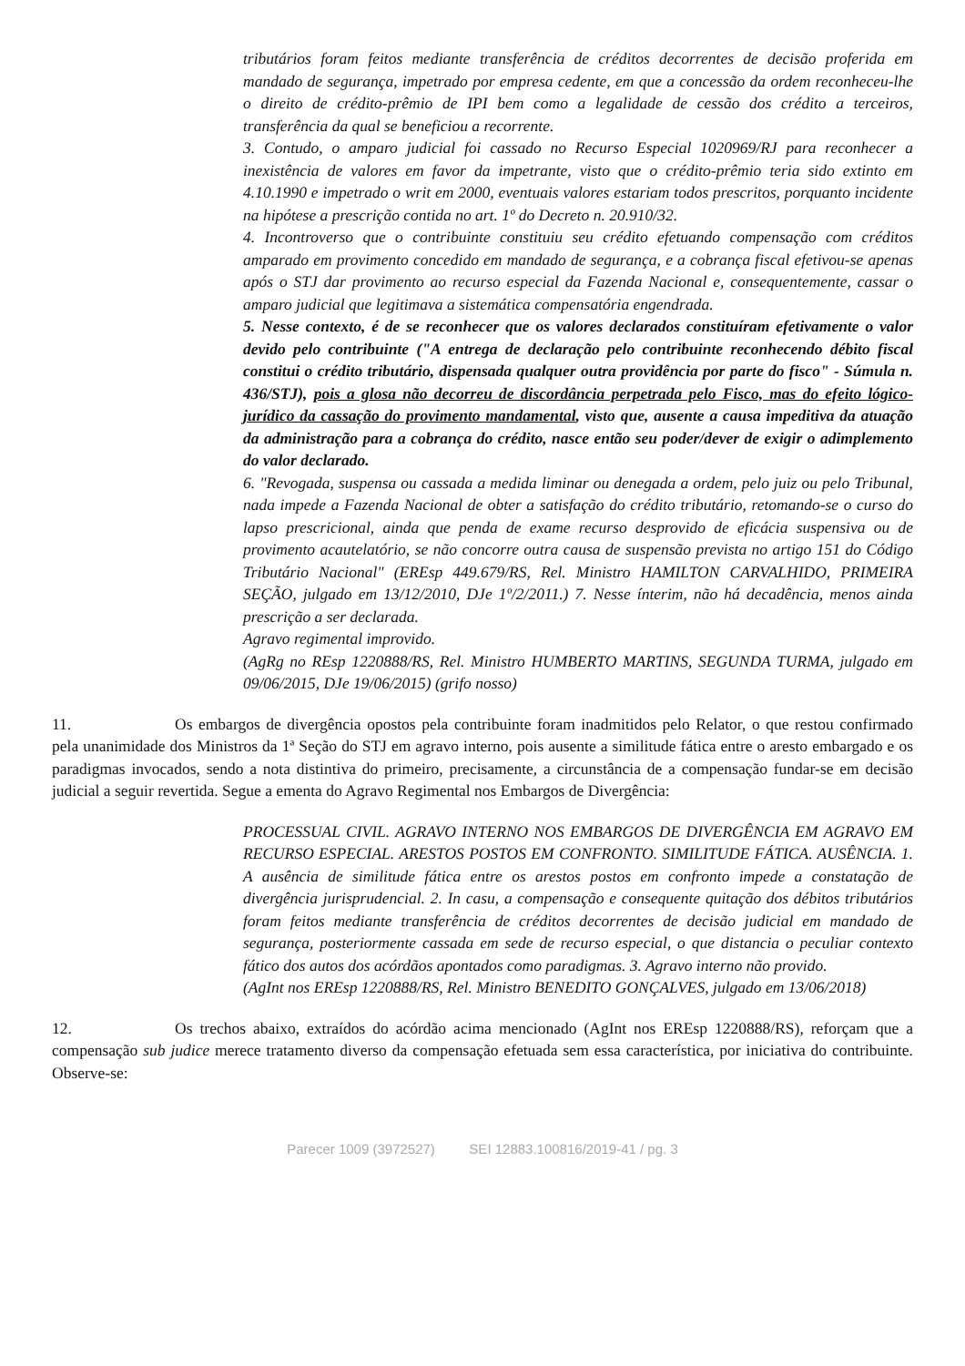tributários foram feitos mediante transferência de créditos decorrentes de decisão proferida em mandado de segurança, impetrado por empresa cedente, em que a concessão da ordem reconheceu-lhe o direito de crédito-prêmio de IPI bem como a legalidade de cessão dos crédito a terceiros, transferência da qual se beneficiou a recorrente.
3. Contudo, o amparo judicial foi cassado no Recurso Especial 1020969/RJ para reconhecer a inexistência de valores em favor da impetrante, visto que o crédito-prêmio teria sido extinto em 4.10.1990 e impetrado o writ em 2000, eventuais valores estariam todos prescritos, porquanto incidente na hipótese a prescrição contida no art. 1º do Decreto n. 20.910/32.
4. Incontroverso que o contribuinte constituiu seu crédito efetuando compensação com créditos amparado em provimento concedido em mandado de segurança, e a cobrança fiscal efetivou-se apenas após o STJ dar provimento ao recurso especial da Fazenda Nacional e, consequentemente, cassar o amparo judicial que legitimava a sistemática compensatória engendrada.
5. Nesse contexto, é de se reconhecer que os valores declarados constituíram efetivamente o valor devido pelo contribuinte ("A entrega de declaração pelo contribuinte reconhecendo débito fiscal constitui o crédito tributário, dispensada qualquer outra providência por parte do fisco" - Súmula n. 436/STJ), pois a glosa não decorreu de discordância perpetrada pelo Fisco, mas do efeito lógico-jurídico da cassação do provimento mandamental, visto que, ausente a causa impeditiva da atuação da administração para a cobrança do crédito, nasce então seu poder/dever de exigir o adimplemento do valor declarado.
6. "Revogada, suspensa ou cassada a medida liminar ou denegada a ordem, pelo juiz ou pelo Tribunal, nada impede a Fazenda Nacional de obter a satisfação do crédito tributário, retomando-se o curso do lapso prescricional, ainda que penda de exame recurso desprovido de eficácia suspensiva ou de provimento acautelatório, se não concorre outra causa de suspensão prevista no artigo 151 do Código Tributário Nacional" (EREsp 449.679/RS, Rel. Ministro HAMILTON CARVALHIDO, PRIMEIRA SEÇÃO, julgado em 13/12/2010, DJe 1º/2/2011.) 7. Nesse ínterim, não há decadência, menos ainda prescrição a ser declarada.
Agravo regimental improvido.
(AgRg no REsp 1220888/RS, Rel. Ministro HUMBERTO MARTINS, SEGUNDA TURMA, julgado em 09/06/2015, DJe 19/06/2015) (grifo nosso)
11. Os embargos de divergência opostos pela contribuinte foram inadmitidos pelo Relator, o que restou confirmado pela unanimidade dos Ministros da 1ª Seção do STJ em agravo interno, pois ausente a similitude fática entre o aresto embargado e os paradigmas invocados, sendo a nota distintiva do primeiro, precisamente, a circunstância de a compensação fundar-se em decisão judicial a seguir revertida. Segue a ementa do Agravo Regimental nos Embargos de Divergência:
PROCESSUAL CIVIL. AGRAVO INTERNO NOS EMBARGOS DE DIVERGÊNCIA EM AGRAVO EM RECURSO ESPECIAL. ARESTOS POSTOS EM CONFRONTO. SIMILITUDE FÁTICA. AUSÊNCIA. 1. A ausência de similitude fática entre os arestos postos em confronto impede a constatação de divergência jurisprudencial. 2. In casu, a compensação e consequente quitação dos débitos tributários foram feitos mediante transferência de créditos decorrentes de decisão judicial em mandado de segurança, posteriormente cassada em sede de recurso especial, o que distancia o peculiar contexto fático dos autos dos acórdãos apontados como paradigmas. 3. Agravo interno não provido.
(AgInt nos EREsp 1220888/RS, Rel. Ministro BENEDITO GONÇALVES, julgado em 13/06/2018)
12. Os trechos abaixo, extraídos do acórdão acima mencionado (AgInt nos EREsp 1220888/RS), reforçam que a compensação sub judice merece tratamento diverso da compensação efetuada sem essa característica, por iniciativa do contribuinte. Observe-se:
Parecer 1009 (3972527) SEI 12883.100816/2019-41 / pg. 3